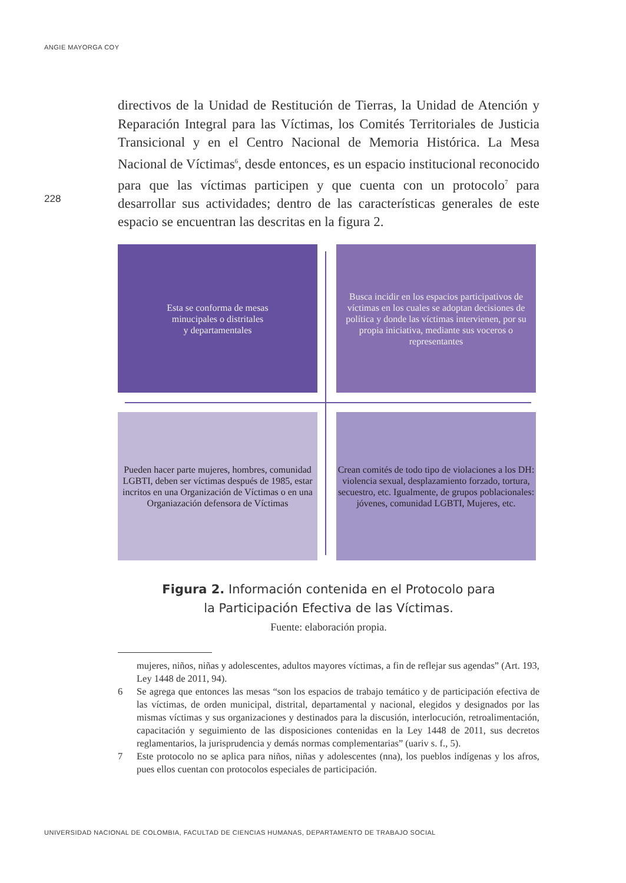ANGIE MAYORGA COY
228
directivos de la Unidad de Restitución de Tierras, la Unidad de Atención y Reparación Integral para las Víctimas, los Comités Territoriales de Justicia Transicional y en el Centro Nacional de Memoria Histórica. La Mesa Nacional de Víctimas<sup>6</sup>, desde entonces, es un espacio institucional reconocido para que las víctimas participen y que cuenta con un protocolo<sup>7</sup> para desarrollar sus actividades; dentro de las características generales de este espacio se encuentran las descritas en la figura 2.
Esta se conforma de mesas
minucipales o distritales
y departamentales
Busca incidir en los espacios participativos de víctimas en los cuales se adoptan decisiones de política y donde las víctimas intervienen, por su propia iniciativa, mediante sus voceros o representantes
Pueden hacer parte mujeres, hombres, comunidad LGBTI, deben ser víctimas después de 1985, estar incritos en una Organización de Víctimas o en una Organiazación defensora de Víctimas
Crean comités de todo tipo de violaciones a los DH: violencia sexual, desplazamiento forzado, tortura, secuestro, etc. Igualmente, de grupos poblacionales: jóvenes, comunidad LGBTI, Mujeres, etc.
Figura 2. Información contenida en el Protocolo para
la Participación Efectiva de las Víctimas.
Fuente: elaboración propia.
mujeres, niños, niñas y adolescentes, adultos mayores víctimas, a fin de reflejar sus agendas” (Art. 193, Ley 1448 de 2011, 94).
6 Se agrega que entonces las mesas “son los espacios de trabajo temático y de participación efectiva de las víctimas, de orden municipal, distrital, departamental y nacional, elegidos y designados por las mismas víctimas y sus organizaciones y destinados para la discusión, interlocución, retroalimentación, capacitación y seguimiento de las disposiciones contenidas en la Ley 1448 de 2011, sus decretos reglamentarios, la jurisprudencia y demás normas complementarias” (uariv s. f., 5).
7 Este protocolo no se aplica para niños, niñas y adolescentes (nna), los pueblos indígenas y los afros, pues ellos cuentan con protocolos especiales de participación.
UNIVERSIDAD NACIONAL DE COLOMBIA, FACULTAD DE CIENCIAS HUMANAS, DEPARTAMENTO DE TRABAJO SOCIAL